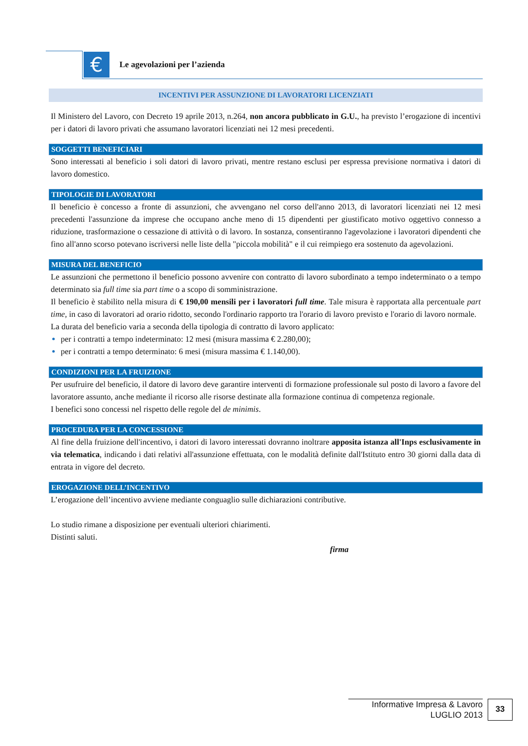€ Le agevolazioni per l’azienda
INCENTIVI PER ASSUNZIONE DI LAVORATORI LICENZIATI
Il Ministero del Lavoro, con Decreto 19 aprile 2013, n.264, non ancora pubblicato in G.U., ha previsto l’erogazione di incentivi per i datori di lavoro privati che assumano lavoratori licenziati nei 12 mesi precedenti.
SOGGETTI BENEFICIARI
Sono interessati al beneficio i soli datori di lavoro privati, mentre restano esclusi per espressa previsione normativa i datori di lavoro domestico.
TIPOLOGIE DI LAVORATORI
Il beneficio è concesso a fronte di assunzioni, che avvengano nel corso dell'anno 2013, di lavoratori licenziati nei 12 mesi precedenti l'assunzione da imprese che occupano anche meno di 15 dipendenti per giustificato motivo oggettivo connesso a riduzione, trasformazione o cessazione di attività o di lavoro. In sostanza, consentiranno l'agevolazione i lavoratori dipendenti che fino all'anno scorso potevano iscriversi nelle liste della "piccola mobilità" e il cui reimpiego era sostenuto da agevolazioni.
MISURA DEL BENEFICIO
Le assunzioni che permettono il beneficio possono avvenire con contratto di lavoro subordinato a tempo indeterminato o a tempo determinato sia full time sia part time o a scopo di somministrazione.
Il beneficio è stabilito nella misura di € 190,00 mensili per i lavoratori full time. Tale misura è rapportata alla percentuale part time, in caso di lavoratori ad orario ridotto, secondo l'ordinario rapporto tra l'orario di lavoro previsto e l'orario di lavoro normale.
La durata del beneficio varia a seconda della tipologia di contratto di lavoro applicato:
per i contratti a tempo indeterminato: 12 mesi (misura massima € 2.280,00);
per i contratti a tempo determinato: 6 mesi (misura massima € 1.140,00).
CONDIZIONI PER LA FRUIZIONE
Per usufruire del beneficio, il datore di lavoro deve garantire interventi di formazione professionale sul posto di lavoro a favore del lavoratore assunto, anche mediante il ricorso alle risorse destinate alla formazione continua di competenza regionale.
I benefici sono concessi nel rispetto delle regole del de minimis.
PROCEDURA PER LA CONCESSIONE
Al fine della fruizione dell'incentivo, i datori di lavoro interessati dovranno inoltrare apposita istanza all'Inps esclusivamente in via telematica, indicando i dati relativi all'assunzione effettuata, con le modalità definite dall'Istituto entro 30 giorni dalla data di entrata in vigore del decreto.
EROGAZIONE DELL’INCENTIVO
L’erogazione dell’incentivo avviene mediante conguaglio sulle dichiarazioni contributive.
Lo studio rimane a disposizione per eventuali ulteriori chiarimenti.
Distinti saluti.
firma
Informative Impresa & Lavoro
LUGLIO 2013
33